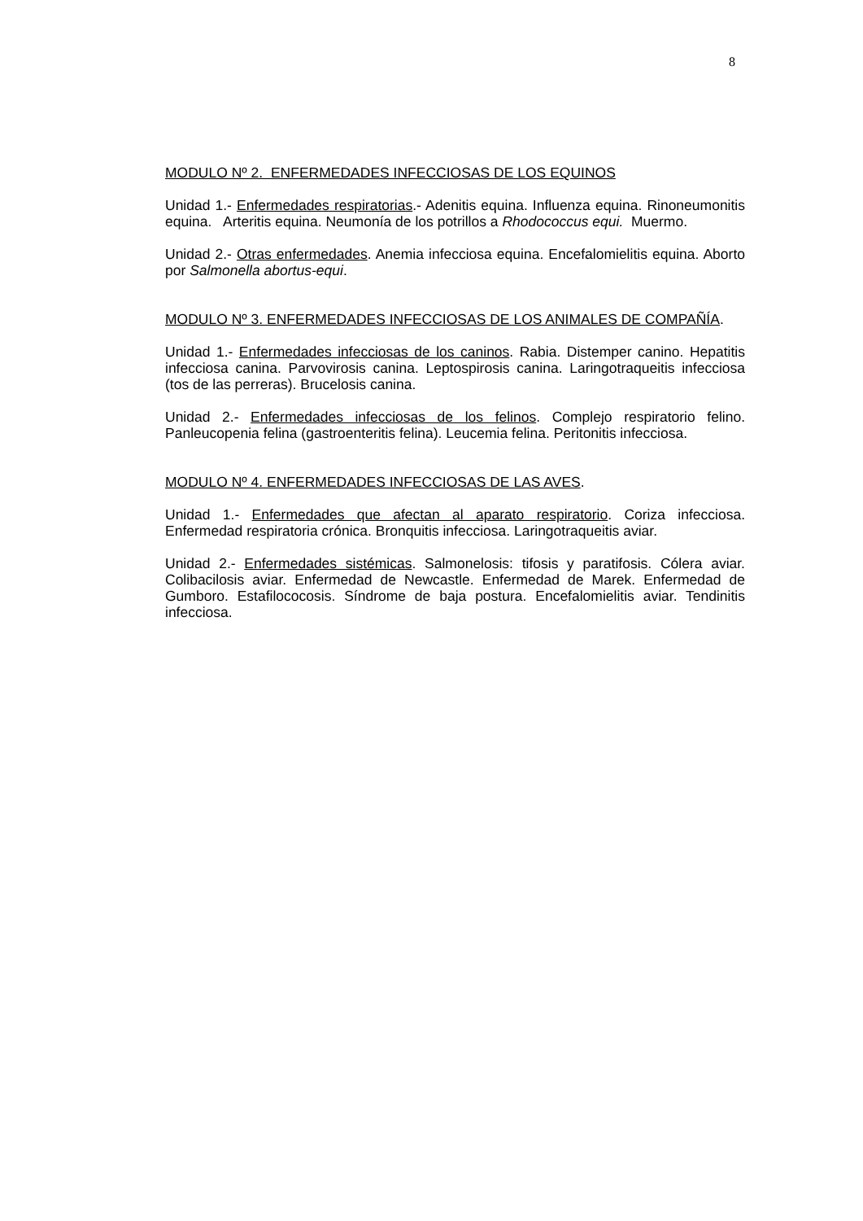8
MODULO Nº 2. ENFERMEDADES INFECCIOSAS DE LOS EQUINOS
Unidad 1.- Enfermedades respiratorias.- Adenitis equina. Influenza equina. Rinoneumonitis equina. Arteritis equina. Neumonía de los potrillos a Rhodococcus equi. Muermo.
Unidad 2.- Otras enfermedades. Anemia infecciosa equina. Encefalomielitis equina. Aborto por Salmonella abortus-equi.
MODULO Nº 3. ENFERMEDADES INFECCIOSAS DE LOS ANIMALES DE COMPAÑÍA.
Unidad 1.- Enfermedades infecciosas de los caninos. Rabia. Distemper canino. Hepatitis infecciosa canina. Parvovirosis canina. Leptospirosis canina. Laringotraqueitis infecciosa (tos de las perreras). Brucelosis canina.
Unidad 2.- Enfermedades infecciosas de los felinos. Complejo respiratorio felino. Panleucopenia felina (gastroenteritis felina). Leucemia felina. Peritonitis infecciosa.
MODULO Nº 4. ENFERMEDADES INFECCIOSAS DE LAS AVES.
Unidad 1.- Enfermedades que afectan al aparato respiratorio. Coriza infecciosa. Enfermedad respiratoria crónica. Bronquitis infecciosa. Laringotraqueitis aviar.
Unidad 2.- Enfermedades sistémicas. Salmonelosis: tifosis y paratifosis. Cólera aviar. Colibacilosis aviar. Enfermedad de Newcastle. Enfermedad de Marek. Enfermedad de Gumboro. Estafilococosis. Síndrome de baja postura. Encefalomielitis aviar. Tendinitis infecciosa.